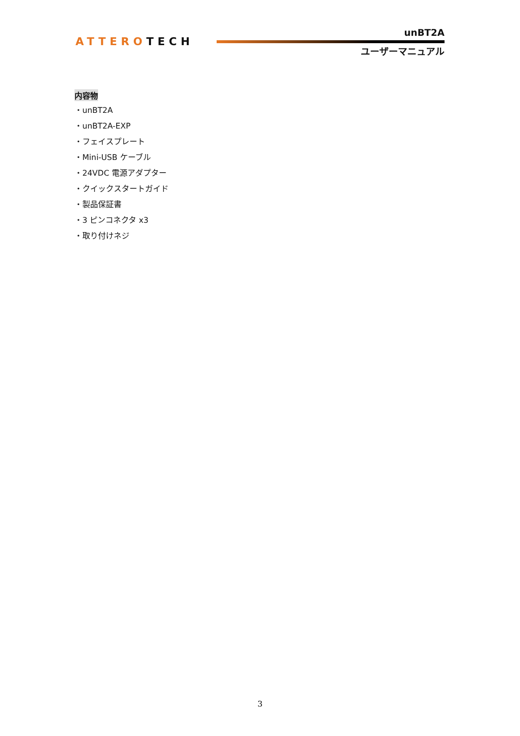ATTEROTECH
unBT2A
ユーザーマニュアル
内容物
・unBT2A
・unBT2A-EXP
・フェイスプレート
・Mini-USB ケーブル
・24VDC 電源アダプター
・クイックスタートガイド
・製品保証書
・3 ピンコネクタ x3
・取り付けネジ
3